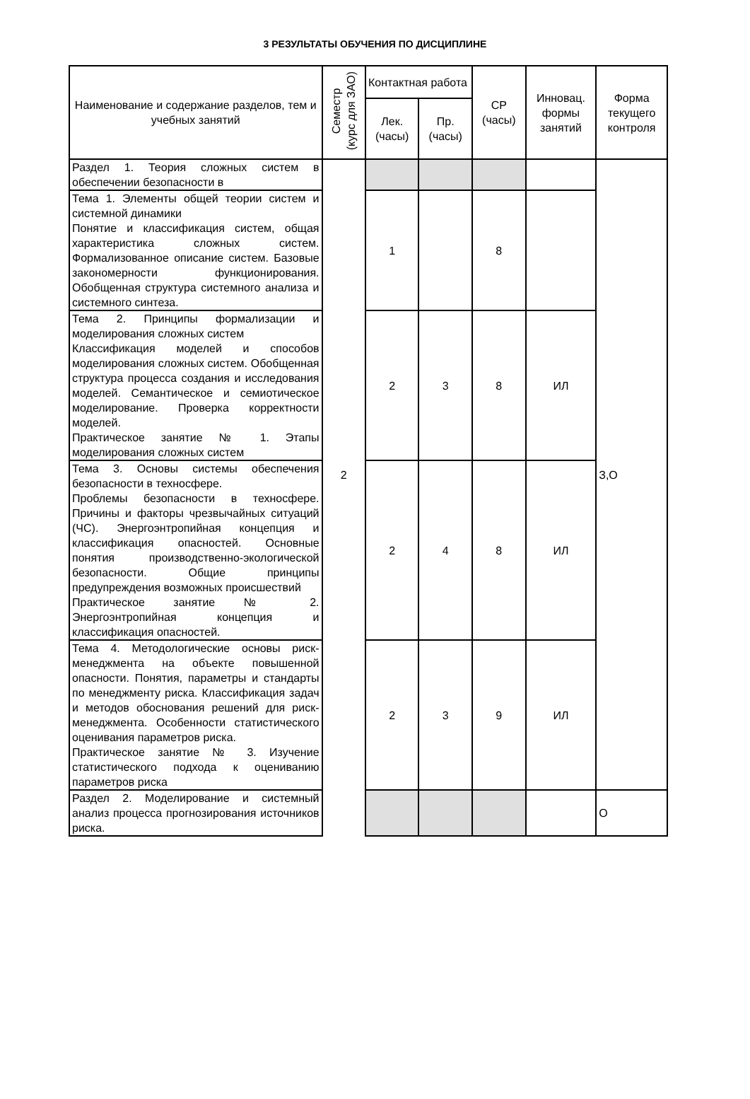3 РЕЗУЛЬТАТЫ ОБУЧЕНИЯ ПО ДИСЦИПЛИНЕ
| Наименование и содержание разделов, тем и учебных занятий | Семестр (курс для ЗАО) | Контактная работа | | СР (часы) | Инновац. формы занятий | Форма текущего контроля |
| --- | --- | --- | --- | --- | --- | --- |
| | | Лек. (часы) | Пр. (часы) | | | |
| Раздел 1. Теория сложных систем в обеспечении безопасности в | 2 | | | | | З,О |
| Тема 1. Элементы общей теории систем и системной динамики Понятие и классификация систем, общая характеристика сложных систем. Формализованное описание систем. Базовые закономерности функционирования. Обобщенная структура системного анализа и системного синтеза. | | 1 | | 8 | | |
| Тема 2. Принципы формализации и моделирования сложных систем Классификация моделей и способов моделирования сложных систем. Обобщенная структура процесса создания и исследования моделей. Семантическое и семиотическое моделирование. Проверка корректности моделей. Практическое занятие № 1. Этапы моделирования сложных систем | | 2 | 3 | 8 | ИЛ | |
| Тема 3. Основы системы обеспечения безопасности в техносфере. Проблемы безопасности в техносфере. Причины и факторы чрезвычайных ситуаций (ЧС). Энергоэнтропийная концепция и классификация опасностей. Основные понятия производственно-экологической безопасности. Общие принципы предупреждения возможных происшествий Практическое занятие № 2. Энергоэнтропийная концепция и классификация опасностей. | | 2 | 4 | 8 | ИЛ | |
| Тема 4. Методологические основы риск-менеджмента на объекте повышенной опасности. Понятия, параметры и стандарты по менеджменту риска. Классификация задач и методов обоснования решений для риск-менеджмента. Особенности статистического оценивания параметров риска. Практическое занятие № 3. Изучение статистического подхода к оцениванию параметров риска | | 2 | 3 | 9 | ИЛ | |
| Раздел 2. Моделирование и системный анализ процесса прогнозирования источников риска. | | | | | | О |